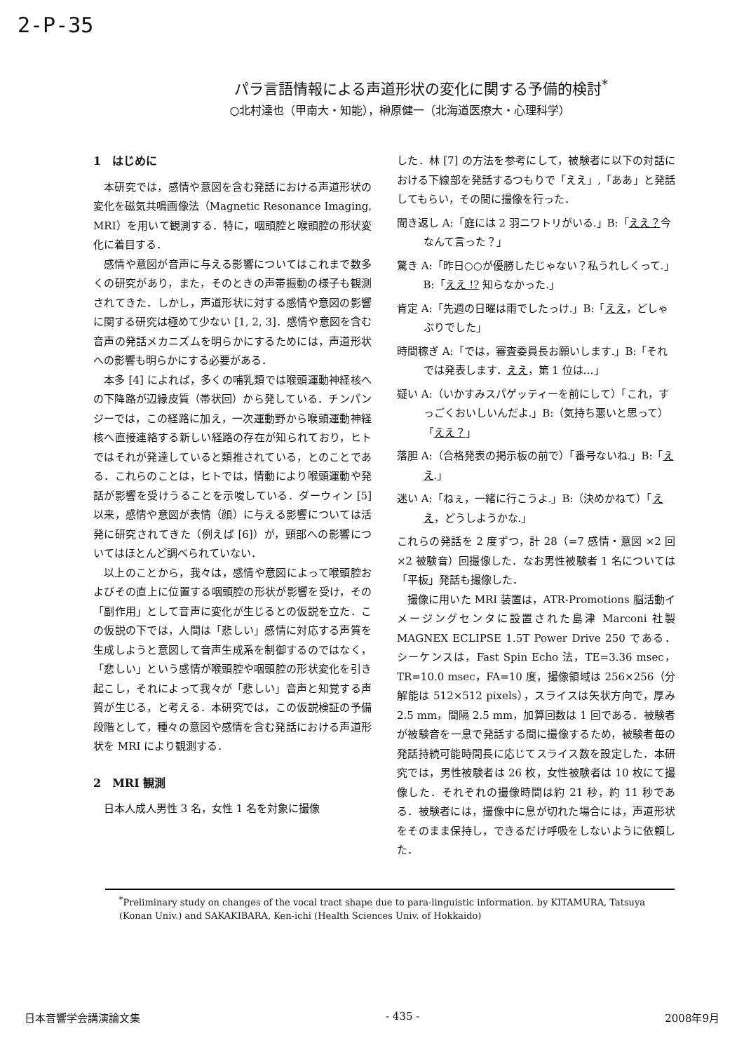2-P-35
パラ言語情報による声道形状の変化に関する予備的検討<sup>*</sup>
○北村達也（甲南大・知能），榊原健一（北海道医療大・心理科学）
1　はじめに
本研究では，感情や意図を含む発話における声道形状の変化を磁気共鳴画像法（Magnetic Resonance Imaging, MRI）を用いて観測する．特に，咽頭腔と喉頭腔の形状変化に着目する．
感情や意図が音声に与える影響についてはこれまで数多くの研究があり，また，そのときの声帯振動の様子も観測されてきた．しかし，声道形状に対する感情や意図の影響に関する研究は極めて少ない [1, 2, 3]．感情や意図を含む音声の発話メカニズムを明らかにするためには，声道形状への影響も明らかにする必要がある．
本多 [4] によれば，多くの哺乳類では喉頭運動神経核への下降路が辺縁皮質（帯状回）から発している．チンパンジーでは，この経路に加え，一次運動野から喉頭運動神経核へ直接連絡する新しい経路の存在が知られており，ヒトではそれが発達していると類推されている，とのことである．これらのことは，ヒトでは，情動により喉頭運動や発話が影響を受けうることを示唆している．ダーウィン [5] 以来，感情や意図が表情（顔）に与える影響については活発に研究されてきた（例えば [6]）が，頸部への影響についてはほとんど調べられていない．
以上のことから，我々は，感情や意図によって喉頭腔およびその直上に位置する咽頭腔の形状が影響を受け，その「副作用」として音声に変化が生じるとの仮説を立た．この仮説の下では，人間は「悲しい」感情に対応する声質を生成しようと意図して音声生成系を制御するのではなく，「悲しい」という感情が喉頭腔や咽頭腔の形状変化を引き起こし，それによって我々が「悲しい」音声と知覚する声質が生じる，と考える．本研究では，この仮説検証の予備段階として，種々の意図や感情を含む発話における声道形状を MRI により観測する．
2　MRI 観測
日本人成人男性 3 名，女性 1 名を対象に撮像
した．林 [7] の方法を参考にして，被験者に以下の対話における下線部を発話するつもりで「ええ」,「ああ」と発話してもらい，その間に撮像を行った．
聞き返し A:「庭には 2 羽ニワトリがいる.」B:「ええ？今なんて言った？」
驚き A:「昨日○○が優勝したじゃない？私うれしくって.」B:「ええ !? 知らなかった.」
肯定 A:「先週の日曜は雨でしたっけ.」B:「ええ，どしゃぶりでした」
時間稼ぎ A:「では，審査委員長お願いします.」B:「それでは発表します．ええ，第 1 位は…」
疑い A:（いかすみスパゲッティーを前にして）「これ，すっごくおいしいんだよ.」B:（気持ち悪いと思って）「ええ？」
落胆 A:（合格発表の掲示板の前で）「番号ないね.」B:「ええ.」
迷い A:「ねぇ，一緒に行こうよ.」B:（決めかねて）「ええ，どうしようかな.」
これらの発話を 2 度ずつ，計 28（=7 感情・意図 ×2 回 ×2 被験音）回撮像した．なお男性被験者 1 名については「平板」発話も撮像した．
撮像に用いた MRI 装置は，ATR-Promotions 脳活動イメージングセンタに設置された島津 Marconi 社製 MAGNEX ECLIPSE 1.5T Power Drive 250 である．シーケンスは，Fast Spin Echo 法，TE=3.36 msec，TR=10.0 msec，FA=10 度，撮像領域は 256×256（分解能は 512×512 pixels），スライスは矢状方向で，厚み 2.5 mm，間隔 2.5 mm，加算回数は 1 回である．被験者が被験音を一息で発話する間に撮像するため，被験者毎の発話持続可能時間長に応じてスライス数を設定した．本研究では，男性被験者は 26 枚，女性被験者は 10 枚にて撮像した．それぞれの撮像時間は約 21 秒，約 11 秒である．被験者には，撮像中に息が切れた場合には，声道形状をそのまま保持し，できるだけ呼吸をしないように依頼した．
<sup>*</sup> Preliminary study on changes of the vocal tract shape due to para-linguistic information. by KITAMURA, Tatsuya (Konan Univ.) and SAKAKIBARA, Ken-ichi (Health Sciences Univ. of Hokkaido)
日本音響学会講演論文集 - 435 - 2008年9月